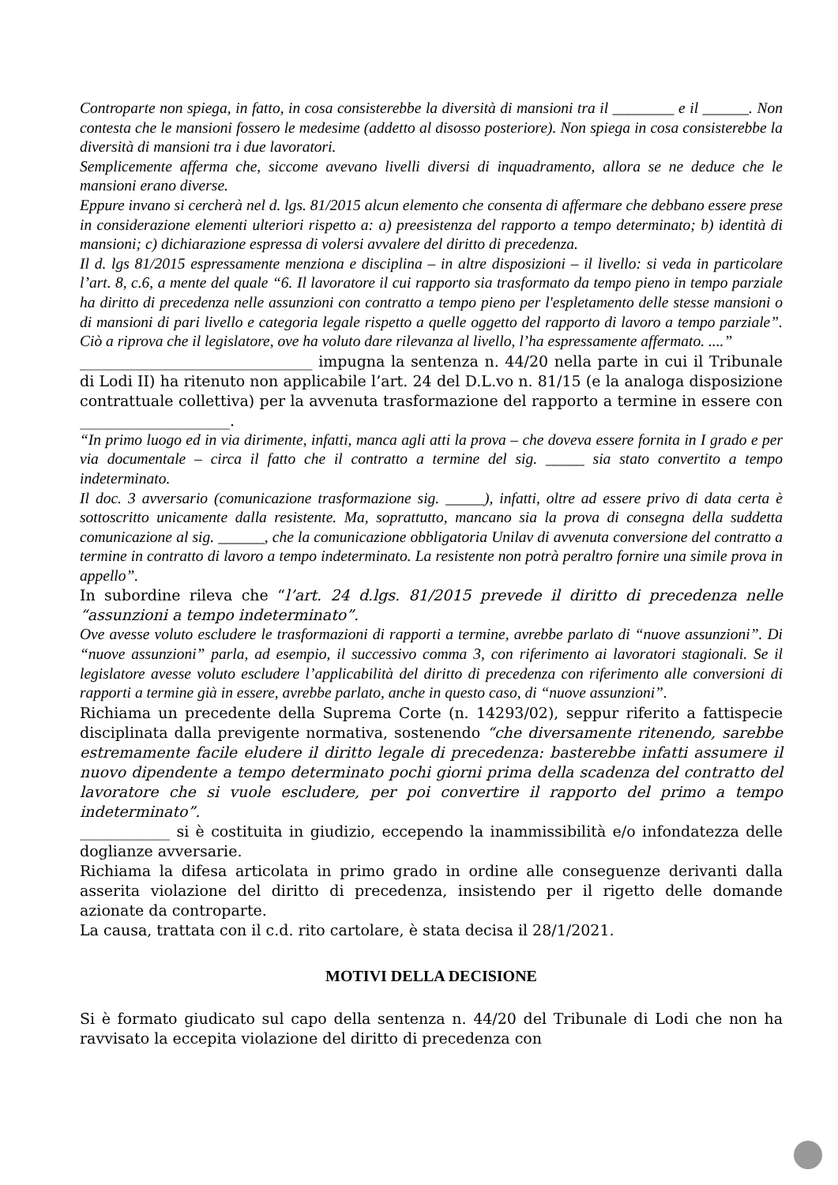Controparte non spiega, in fatto, in cosa consisterebbe la diversità di mansioni tra il ________ e il ______. Non contesta che le mansioni fossero le medesime (addetto al disosso posteriore). Non spiega in cosa consisterebbe la diversità di mansioni tra i due lavoratori.
Semplicemente afferma che, siccome avevano livelli diversi di inquadramento, allora se ne deduce che le mansioni erano diverse.
Eppure invano si cercherà nel d. lgs. 81/2015 alcun elemento che consenta di affermare che debbano essere prese in considerazione elementi ulteriori rispetto a: a) preesistenza del rapporto a tempo determinato; b) identità di mansioni; c) dichiarazione espressa di volersi avvalere del diritto di precedenza.
Il d. lgs 81/2015 espressamente menziona e disciplina – in altre disposizioni – il livello: si veda in particolare l’art. 8, c.6, a mente del quale “6. Il lavoratore il cui rapporto sia trasformato da tempo pieno in tempo parziale ha diritto di precedenza nelle assunzioni con contratto a tempo pieno per l'espletamento delle stesse mansioni o di mansioni di pari livello e categoria legale rispetto a quelle oggetto del rapporto di lavoro a tempo parziale”. Ciò a riprova che il legislatore, ove ha voluto dare rilevanza al livello, l’ha espressamente affermato. ....”
_______________________________ impugna la sentenza n. 44/20 nella parte in cui il Tribunale di Lodi II) ha ritenuto non applicabile l’art. 24 del D.L.vo n. 81/15 (e la analoga disposizione contrattuale collettiva) per la avvenuta trasformazione del rapporto a termine in essere con ____________________.
“In primo luogo ed in via dirimente, infatti, manca agli atti la prova – che doveva essere fornita in I grado e per via documentale – circa il fatto che il contratto a termine del sig. _____ sia stato convertito a tempo indeterminato.
Il doc. 3 avversario (comunicazione trasformazione sig. _____), infatti, oltre ad essere privo di data certa è sottoscritto unicamente dalla resistente. Ma, soprattutto, mancano sia la prova di consegna della suddetta comunicazione al sig. ______, che la comunicazione obbligatoria Unilav di avvenuta conversione del contratto a termine in contratto di lavoro a tempo indeterminato. La resistente non potrà peraltro fornire una simile prova in appello”.
In subordine rileva che “l’art. 24 d.lgs. 81/2015 prevede il diritto di precedenza nelle “assunzioni a tempo indeterminato”.
Ove avesse voluto escludere le trasformazioni di rapporti a termine, avrebbe parlato di “nuove assunzioni”. Di “nuove assunzioni” parla, ad esempio, il successivo comma 3, con riferimento ai lavoratori stagionali. Se il legislatore avesse voluto escludere l’applicabilità del diritto di precedenza con riferimento alle conversioni di rapporti a termine già in essere, avrebbe parlato, anche in questo caso, di “nuove assunzioni”.
Richiama un precedente della Suprema Corte (n. 14293/02), seppur riferito a fattispecie disciplinata dalla previgente normativa, sostenendo “che diversamente ritenendo, sarebbe estremamente facile eludere il diritto legale di precedenza: basterebbe infatti assumere il nuovo dipendente a tempo determinato pochi giorni prima della scadenza del contratto del lavoratore che si vuole escludere, per poi convertire il rapporto del primo a tempo indeterminato”.
____________ si è costituita in giudizio, eccependo la inammissibilità e/o infondatezza delle doglianze avversarie.
Richiama la difesa articolata in primo grado in ordine alle conseguenze derivanti dalla asserita violazione del diritto di precedenza, insistendo per il rigetto delle domande azionate da controparte.
La causa, trattata con il c.d. rito cartolare, è stata decisa il 28/1/2021.
MOTIVI DELLA DECISIONE
Si è formato giudicato sul capo della sentenza n. 44/20 del Tribunale di Lodi che non ha ravvisato la eccepita violazione del diritto di precedenza con